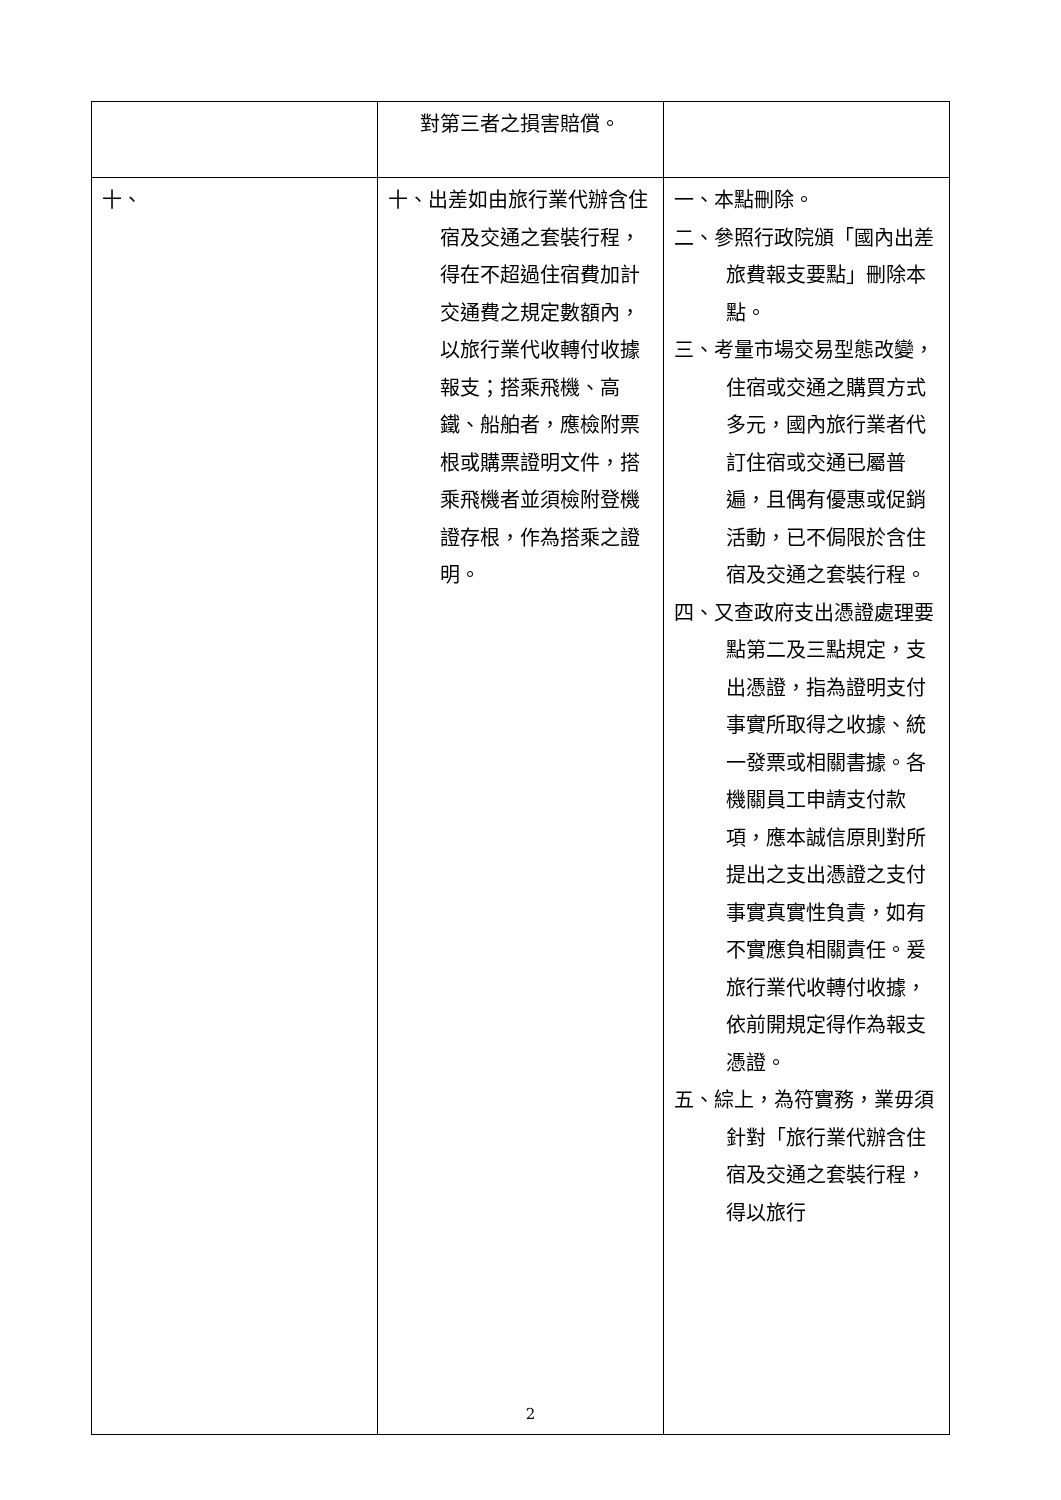| | 對第三者之損害賠償。 | |
| 十、 | 十、出差如由旅行業代辦含住宿及交通之套裝行程，得在不超過住宿費加計交通費之規定數額內，以旅行業代收轉付收據報支；搭乘飛機、高鐵、船舶者，應檢附票根或購票證明文件，搭乘飛機者並須檢附登機證存根，作為搭乘之證明。 | 一、本點刪除。 二、參照行政院頒「國內出差旅費報支要點」刪除本點。 三、考量市場交易型態改變，住宿或交通之購買方式多元，國內旅行業者代訂住宿或交通已屬普遍，且偶有優惠或促銷活動，已不侷限於含住宿及交通之套裝行程。 四、又查政府支出憑證處理要點第二及三點規定，支出憑證，指為證明支付事實所取得之收據、統一發票或相關書據。各機關員工申請支付款項，應本誠信原則對所提出之支出憑證之支付事實真實性負責，如有不實應負相關責任。爰旅行業代收轉付收據，依前開規定得作為報支憑證。 五、綜上，為符實務，業毋須針對「旅行業代辦含住宿及交通之套裝行程，得以旅行 |
2